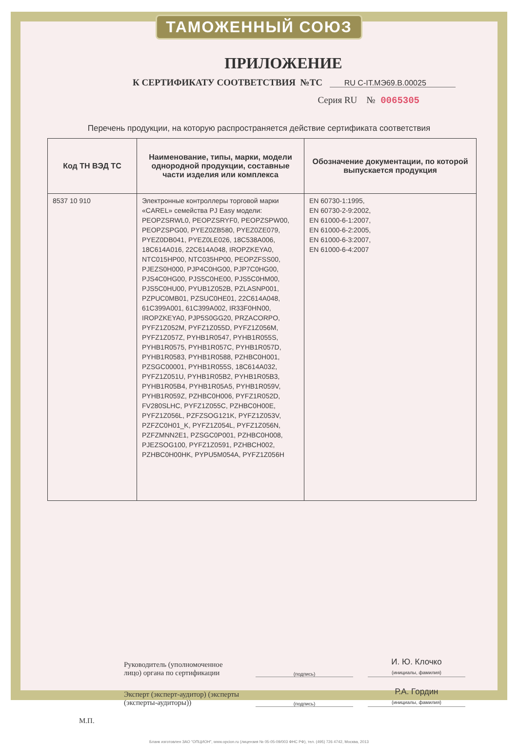ТАМОЖЕННЫЙ СОЮЗ
ПРИЛОЖЕНИЕ
К СЕРТИФИКАТУ СООТВЕТСТВИЯ №ТС RU C-IT.МЭ69.B.00025
Серия RU № 0065305
Перечень продукции, на которую распространяется действие сертификата соответствия
| Код ТН ВЭД ТС | Наименование, типы, марки, модели однородной продукции, составные части изделия или комплекса | Обозначение документации, по которой выпускается продукция |
| --- | --- | --- |
| 8537 10 910 | Электронные контроллеры торговой марки «CAREL» семейства PJ Easy модели: PEOPZSRWL0, PEOPZSRYF0, PEOPZSPW00, PEOPZSPG00, PYEZ0ZB580, PYEZ0ZE079, PYEZ0DB041, PYEZ0LE026, 18C538A006, 18C614A016, 22C614A048, IROPZKEYA0, NTC015HP00, NTC035HP00, PEOPZFSS00, PJEZS0H000, PJP4C0HG00, PJP7C0HG00, PJS4C0HG00, PJS5C0HE00, PJS5C0HM00, PJS5C0HU00, PYUB1Z052B, PZLASNP001, PZPUC0MB01, PZSUC0HE01, 22C614A048, 61C399A001, 61C399A002, IR33F0HN00, IROPZKEYA0, PJP5S0GG20, PRZACORPO, PYFZ1Z052M, PYFZ1Z055D, PYFZ1Z056M, PYFZ1Z057Z, PYHB1R0547, PYHB1R055S, PYHB1R0575, PYHB1R057C, PYHB1R057D, PYHB1R0583, PYHB1R0588, PZHBC0H001, PZSGC00001, PYHB1R055S, 18C614A032, PYFZ1Z051U, PYHB1R05B2, PYHB1R05B3, PYHB1R05B4, PYHB1R05A5, PYHB1R059V, PYHB1R059Z, PZHBC0H006, PYFZ1R052D, FV280SLHC, PYFZ1Z055C, PZHBC0H00E, PYFZ1Z056L, PZFZSOG121K, PYFZ1Z053V, PZFZC0H01_K, PYFZ1Z054L, PYFZ1Z056N, PZFZMNN2E1, PZSGC0P001, PZHBC0H008, PJEZSOG100, PYFZ1Z0591, PZHBCH002, PZHBC0H00HK, PYPU5M054A, PYFZ1Z056H | EN 60730-1:1995, EN 60730-2-9:2002, EN 61000-6-1:2007, EN 61000-6-2:2005, EN 61000-6-3:2007, EN 61000-6-4:2007 |
Руководитель (уполномоченное лицо) органа по сертификации
(подпись)
И. Ю. Клочко
(инициалы, фамилия)
Эксперт (эксперт-аудитор) (эксперты (эксперты-аудиторы))
(подпись)
Р.А. Гордин
(инициалы, фамилия)
М.П.
Бланк изготовлен ЗАО "ОПЦИОН", www.opcion.ru (лицензия № 05-05-09/003 ФНС РФ), тел. (495) 726 4742, Москва, 2013